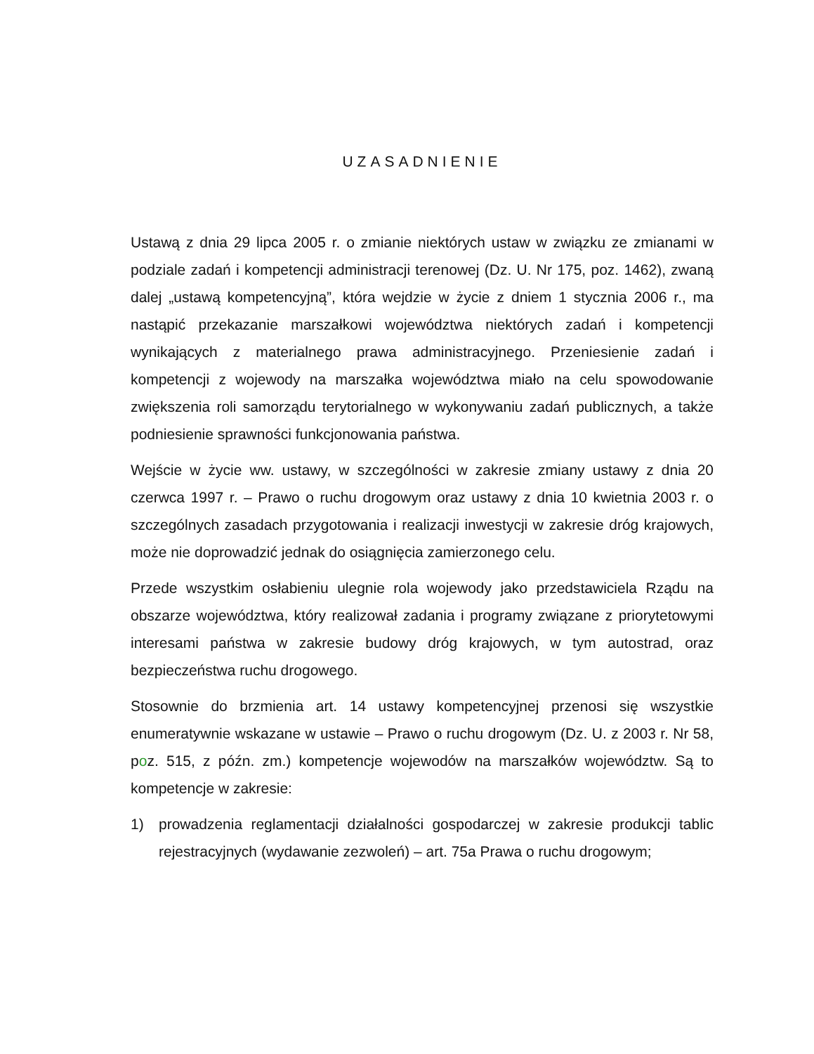UZASADNIENIE
Ustawą z dnia 29 lipca 2005 r. o zmianie niektórych ustaw w związku ze zmianami w podziale zadań i kompetencji administracji terenowej (Dz. U. Nr 175, poz. 1462), zwaną dalej „ustawą kompetencyjną”, która wejdzie w życie z dniem 1 stycznia 2006 r., ma nastąpić przekazanie marszałkowi województwa niektórych zadań i kompetencji wynikających z materialnego prawa administracyjnego. Przeniesienie zadań i kompetencji z wojewody na marszałka województwa miało na celu spowodowanie zwiększenia roli samorządu terytorialnego w wykonywaniu zadań publicznych, a także podniesienie sprawności funkcjonowania państwa.
Wejście w życie ww. ustawy, w szczególności w zakresie zmiany ustawy z dnia 20 czerwca 1997 r. – Prawo o ruchu drogowym oraz ustawy z dnia 10 kwietnia 2003 r. o szczególnych zasadach przygotowania i realizacji inwestycji w zakresie dróg krajowych, może nie doprowadzić jednak do osiągnięcia zamierzonego celu.
Przede wszystkim osłabieniu ulegnie rola wojewody jako przedstawiciela Rządu na obszarze województwa, który realizował zadania i programy związane z priorytetowymi interesami państwa w zakresie budowy dróg krajowych, w tym autostrad, oraz bezpieczeństwa ruchu drogowego.
Stosownie do brzmienia art. 14 ustawy kompetencyjnej przenosi się wszystkie enumeratywnie wskazane w ustawie – Prawo o ruchu drogowym (Dz. U. z 2003 r. Nr 58, poz. 515, z późn. zm.) kompetencje wojewodów na marszałków województw. Są to kompetencje w zakresie:
1) prowadzenia reglamentacji działalności gospodarczej w zakresie produkcji tablic rejestracyjnych (wydawanie zezwoleń) – art. 75a Prawa o ruchu drogowym;